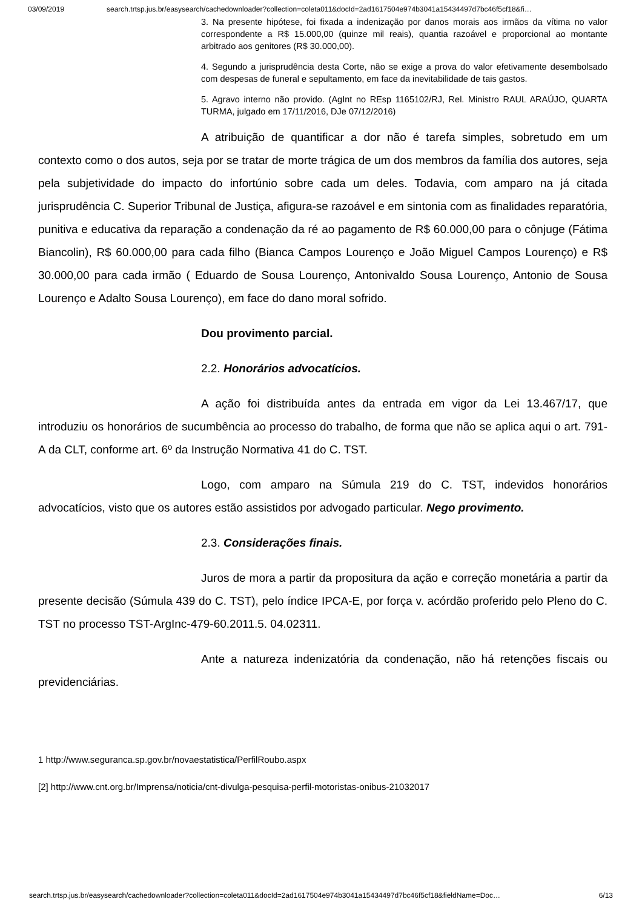03/09/2019 search.trtsp.jus.br/easysearch/cachedownloader?collection=coleta011&docId=2ad1617504e974b3041a15434497d7bc46f5cf18&fi…
3. Na presente hipótese, foi fixada a indenização por danos morais aos irmãos da vítima no valor correspondente a R$ 15.000,00 (quinze mil reais), quantia razoável e proporcional ao montante arbitrado aos genitores (R$ 30.000,00).
4. Segundo a jurisprudência desta Corte, não se exige a prova do valor efetivamente desembolsado com despesas de funeral e sepultamento, em face da inevitabilidade de tais gastos.
5. Agravo interno não provido. (AgInt no REsp 1165102/RJ, Rel. Ministro RAUL ARAÚJO, QUARTA TURMA, julgado em 17/11/2016, DJe 07/12/2016)
A atribuição de quantificar a dor não é tarefa simples, sobretudo em um contexto como o dos autos, seja por se tratar de morte trágica de um dos membros da família dos autores, seja pela subjetividade do impacto do infortúnio sobre cada um deles. Todavia, com amparo na já citada jurisprudência C. Superior Tribunal de Justiça, afigura-se razoável e em sintonia com as finalidades reparatória, punitiva e educativa da reparação a condenação da ré ao pagamento de R$ 60.000,00 para o cônjuge (Fátima Biancolin), R$ 60.000,00 para cada filho (Bianca Campos Lourenço e João Miguel Campos Lourenço) e R$ 30.000,00 para cada irmão ( Eduardo de Sousa Lourenço, Antonivaldo Sousa Lourenço, Antonio de Sousa Lourenço e Adalto Sousa Lourenço), em face do dano moral sofrido.
Dou provimento parcial.
2.2. Honorários advocatícios.
A ação foi distribuída antes da entrada em vigor da Lei 13.467/17, que introduziu os honorários de sucumbência ao processo do trabalho, de forma que não se aplica aqui o art. 791-A da CLT, conforme art. 6º da Instrução Normativa 41 do C. TST.
Logo, com amparo na Súmula 219 do C. TST, indevidos honorários advocatícios, visto que os autores estão assistidos por advogado particular. Nego provimento.
2.3. Considerações finais.
Juros de mora a partir da propositura da ação e correção monetária a partir da presente decisão (Súmula 439 do C. TST), pelo índice IPCA-E, por força v. acórdão proferido pelo Pleno do C. TST no processo TST-ArgInc-479-60.2011.5. 04.02311.
Ante a natureza indenizatória da condenação, não há retenções fiscais ou previdenciárias.
1 http://www.seguranca.sp.gov.br/novaestatistica/PerfilRoubo.aspx
[2] http://www.cnt.org.br/Imprensa/noticia/cnt-divulga-pesquisa-perfil-motoristas-onibus-21032017
search.trtsp.jus.br/easysearch/cachedownloader?collection=coleta011&docId=2ad1617504e974b3041a15434497d7bc46f5cf18&fieldName=Doc… 6/13